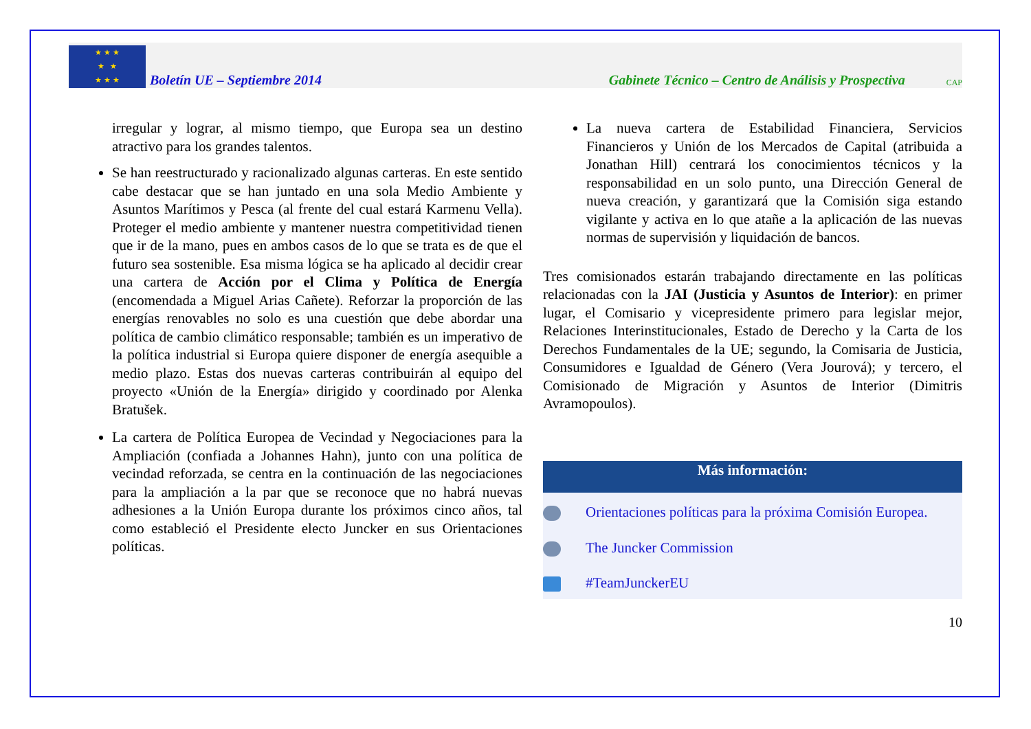★ ★ ★
★ ★
★ ★ ★
Boletín UE – Septiembre 2014
Gabinete Técnico – Centro de Análisis y Prospectiva
CAP
irregular y lograr, al mismo tiempo, que Europa sea un destino atractivo para los grandes talentos.
Se han reestructurado y racionalizado algunas carteras. En este sentido cabe destacar que se han juntado en una sola Medio Ambiente y Asuntos Marítimos y Pesca (al frente del cual estará Karmenu Vella). Proteger el medio ambiente y mantener nuestra competitividad tienen que ir de la mano, pues en ambos casos de lo que se trata es de que el futuro sea sostenible. Esa misma lógica se ha aplicado al decidir crear una cartera de Acción por el Clima y Política de Energía (encomendada a Miguel Arias Cañete). Reforzar la proporción de las energías renovables no solo es una cuestión que debe abordar una política de cambio climático responsable; también es un imperativo de la política industrial si Europa quiere disponer de energía asequible a medio plazo. Estas dos nuevas carteras contribuirán al equipo del proyecto «Unión de la Energía» dirigido y coordinado por Alenka Bratušek.
La cartera de Política Europea de Vecindad y Negociaciones para la Ampliación (confiada a Johannes Hahn), junto con una política de vecindad reforzada, se centra en la continuación de las negociaciones para la ampliación a la par que se reconoce que no habrá nuevas adhesiones a la Unión Europa durante los próximos cinco años, tal como estableció el Presidente electo Juncker en sus Orientaciones políticas.
La nueva cartera de Estabilidad Financiera, Servicios Financieros y Unión de los Mercados de Capital (atribuida a Jonathan Hill) centrará los conocimientos técnicos y la responsabilidad en un solo punto, una Dirección General de nueva creación, y garantizará que la Comisión siga estando vigilante y activa en lo que atañe a la aplicación de las nuevas normas de supervisión y liquidación de bancos.
Tres comisionados estarán trabajando directamente en las políticas relacionadas con la JAI (Justicia y Asuntos de Interior): en primer lugar, el Comisario y vicepresidente primero para legislar mejor, Relaciones Interinstitucionales, Estado de Derecho y la Carta de los Derechos Fundamentales de la UE; segundo, la Comisaria de Justicia, Consumidores e Igualdad de Género (Vera Jourová); y tercero, el Comisionado de Migración y Asuntos de Interior (Dimitris Avramopoulos).
Más información:
Orientaciones políticas para la próxima Comisión Europea.
The Juncker Commission
#TeamJunckerEU
10